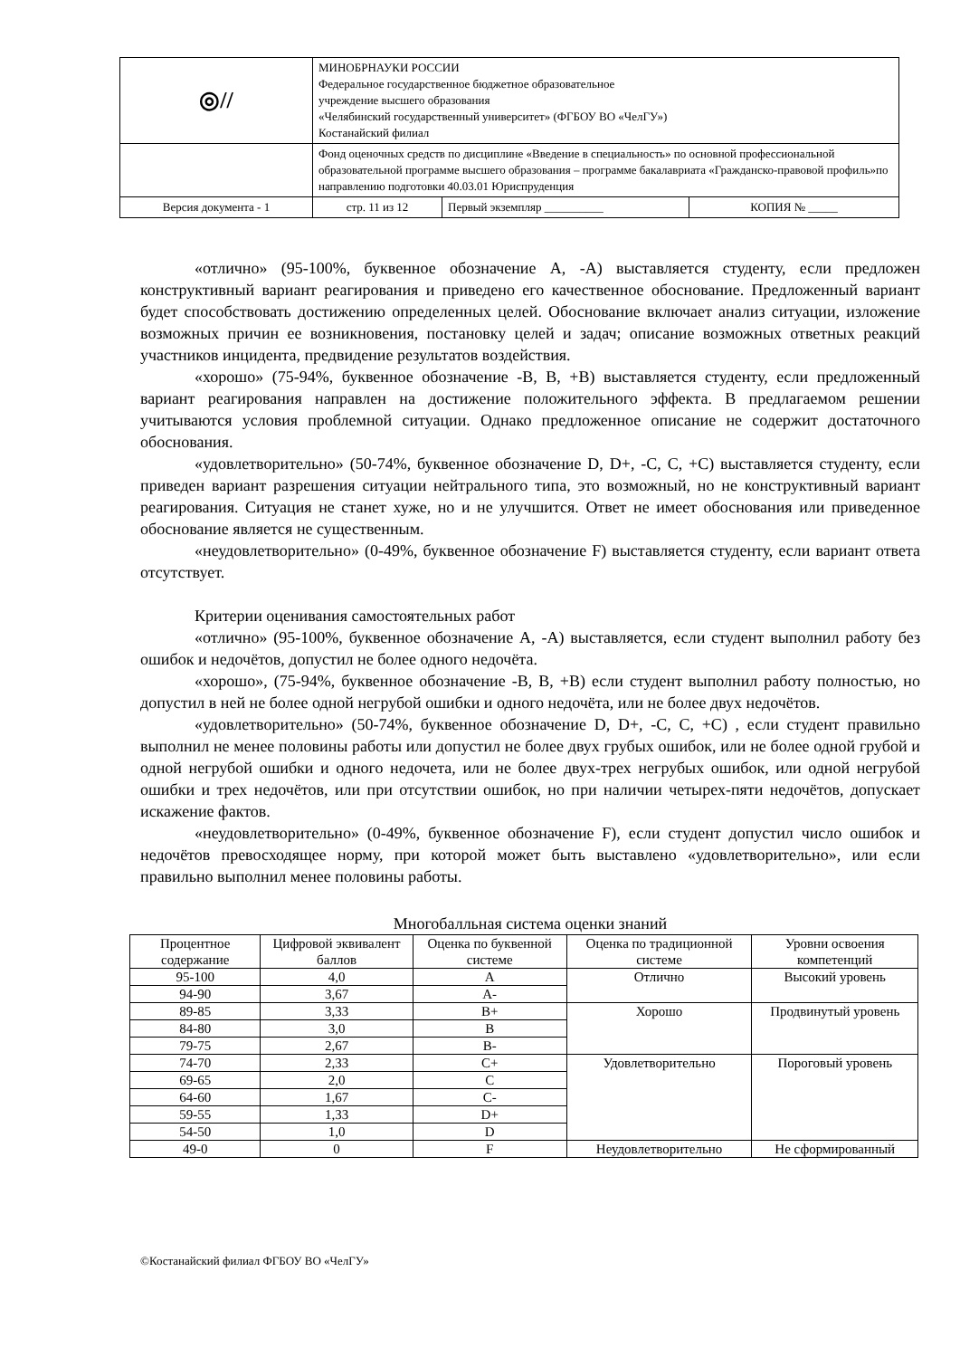| ◎// | МИНОБРНАУКИ РОССИИ Федеральное государственное бюджетное образовательное учреждение высшего образования «Челябинский государственный университет» (ФГБОУ ВО «ЧелГУ») Костанайский филиал | | |
| | Фонд оценочных средств по дисциплине «Введение в специальность» по основной профессиональной образовательной программе высшего образования – программе бакалавриата «Гражданско-правовой профиль»по направлению подготовки 40.03.01 Юриспруденция | | |
| Версия документа - 1 | стр. 11 из 12 | Первый экземпляр __________ | КОПИЯ № _____ |
«отлично» (95-100%, буквенное обозначение А, -А) выставляется студенту, если предложен конструктивный вариант реагирования и приведено его качественное обоснование. Предложенный вариант будет способствовать достижению определенных целей. Обоснование включает анализ ситуации, изложение возможных причин ее возникновения, постановку целей и задач; описание возможных ответных реакций участников инцидента, предвидение результатов воздействия.
«хорошо» (75-94%, буквенное обозначение -В, В, +В) выставляется студенту, если предложенный вариант реагирования направлен на достижение положительного эффекта. В предлагаемом решении учитываются условия проблемной ситуации. Однако предложенное описание не содержит достаточного обоснования.
«удовлетворительно» (50-74%, буквенное обозначение D, D+, -C, C, +C) выставляется студенту, если приведен вариант разрешения ситуации нейтрального типа, это возможный, но не конструктивный вариант реагирования. Ситуация не станет хуже, но и не улучшится. Ответ не имеет обоснования или приведенное обоснование является не существенным.
«неудовлетворительно» (0-49%, буквенное обозначение F) выставляется студенту, если вариант ответа отсутствует.
Критерии оценивания самостоятельных работ
«отлично» (95-100%, буквенное обозначение А, -А) выставляется, если студент выполнил работу без ошибок и недочётов, допустил не более одного недочёта.
«хорошо», (75-94%, буквенное обозначение -В, В, +В) если студент выполнил работу полностью, но допустил в ней не более одной негрубой ошибки и одного недочёта, или не более двух недочётов.
«удовлетворительно» (50-74%, буквенное обозначение D, D+, -C, C, +C) , если студент правильно выполнил не менее половины работы или допустил не более двух грубых ошибок, или не более одной грубой и одной негрубой ошибки и одного недочета, или не более двух-трех негрубых ошибок, или одной негрубой ошибки и трех недочётов, или при отсутствии ошибок, но при наличии четырех-пяти недочётов, допускает искажение фактов.
«неудовлетворительно» (0-49%, буквенное обозначение F), если студент допустил число ошибок и недочётов превосходящее норму, при которой может быть выставлено «удовлетворительно», или если правильно выполнил менее половины работы.
Многобалльная система оценки знаний
| Процентное содержание | Цифровой эквивалент баллов | Оценка по буквенной системе | Оценка по традиционной системе | Уровни освоения компетенций |
| --- | --- | --- | --- | --- |
| 95-100 | 4,0 | A | Отлично | Высокий уровень |
| 94-90 | 3,67 | A- | | |
| 89-85 | 3,33 | B+ | Хорошо | Продвинутый уровень |
| 84-80 | 3,0 | B | | |
| 79-75 | 2,67 | B- | | |
| 74-70 | 2,33 | C+ | Удовлетворительно | Пороговый уровень |
| 69-65 | 2,0 | C | | |
| 64-60 | 1,67 | C- | | |
| 59-55 | 1,33 | D+ | | |
| 54-50 | 1,0 | D | | |
| 49-0 | 0 | F | Неудовлетворительно | Не сформированный |
©Костанайский филиал ФГБОУ ВО «ЧелГУ»